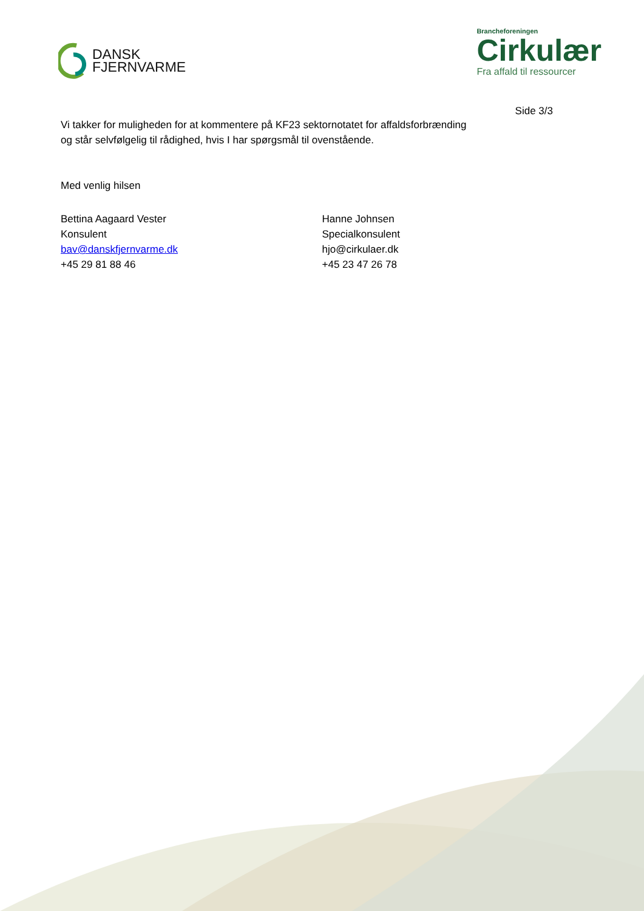DANSK
FJERNVARME
Brancheforeningen
Cirkulær
Fra affald til ressourcer
Side 3/3
Vi takker for muligheden for at kommentere på KF23 sektornotatet for affaldsforbrænding
og står selvfølgelig til rådighed, hvis I har spørgsmål til ovenstående.
Med venlig hilsen
Bettina Aagaard Vester
Konsulent
bav@danskfjernvarme.dk
+45 29 81 88 46
Hanne Johnsen
Specialkonsulent
hjo@cirkulaer.dk
+45 23 47 26 78